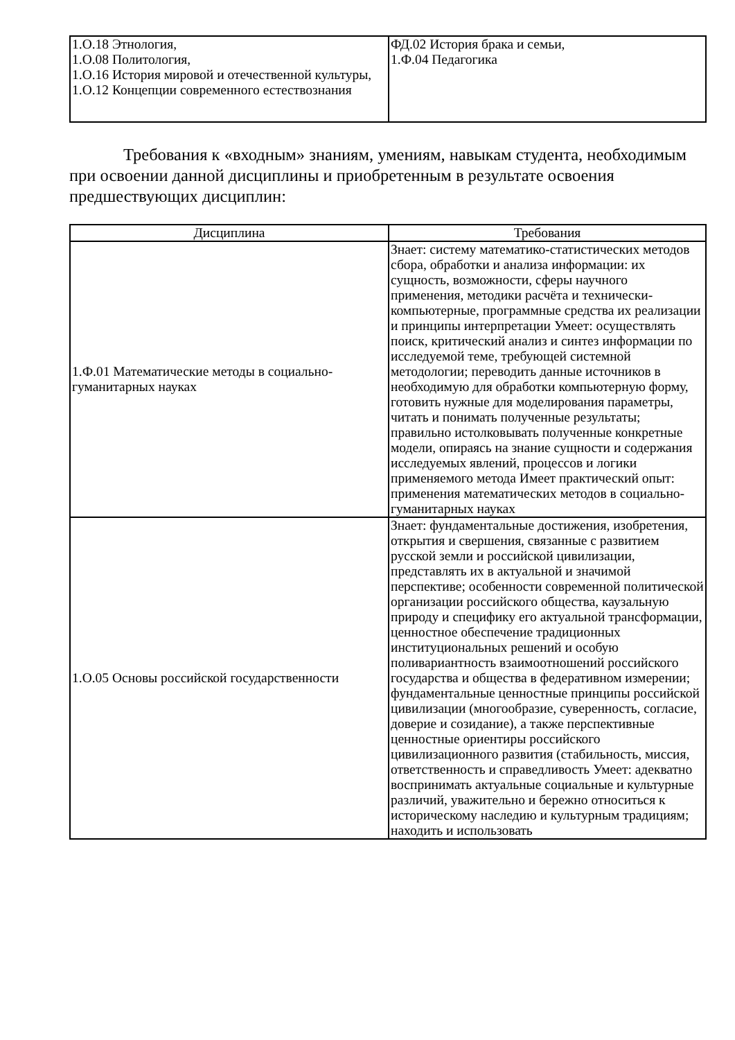| 1.О.18 Этнология, 1.О.08 Политология, 1.О.16 История мировой и отечественной культуры, 1.О.12 Концепции современного естествознания | ФД.02 История брака и семьи, 1.Ф.04 Педагогика |
Требования к «входным» знаниям, умениям, навыкам студента, необходимым при освоении данной дисциплины и приобретенным в результате освоения предшествующих дисциплин:
| Дисциплина | Требования |
| --- | --- |
| 1.Ф.01 Математические методы в социально-гуманитарных науках | Знает: систему математико-статистических методов сбора, обработки и анализа информации: их сущность, возможности, сферы научного применения, методики расчёта и технически-компьютерные, программные средства их реализации и принципы интерпретации Умеет: осуществлять поиск, критический анализ и синтез информации по исследуемой теме, требующей системной методологии; переводить данные источников в необходимую для обработки компьютерную форму, готовить нужные для моделирования параметры, читать и понимать полученные результаты; правильно истолковывать полученные конкретные модели, опираясь на знание сущности и содержания исследуемых явлений, процессов и логики применяемого метода Имеет практический опыт: применения математических методов в социально-гуманитарных науках |
| 1.О.05 Основы российской государственности | Знает: фундаментальные достижения, изобретения, открытия и свершения, связанные с развитием русской земли и российской цивилизации, представлять их в актуальной и значимой перспективе; особенности современной политической организации российского общества, каузальную природу и специфику его актуальной трансформации, ценностное обеспечение традиционных институциональных решений и особую поливариантность взаимоотношений российского государства и общества в федеративном измерении; фундаментальные ценностные принципы российской цивилизации (многообразие, суверенность, согласие, доверие и созидание), а также перспективные ценностные ориентиры российского цивилизационного развития (стабильность, миссия, ответственность и справедливость Умеет: адекватно воспринимать актуальные социальные и культурные различий, уважительно и бережно относиться к историческому наследию и культурным традициям; находить и использовать |